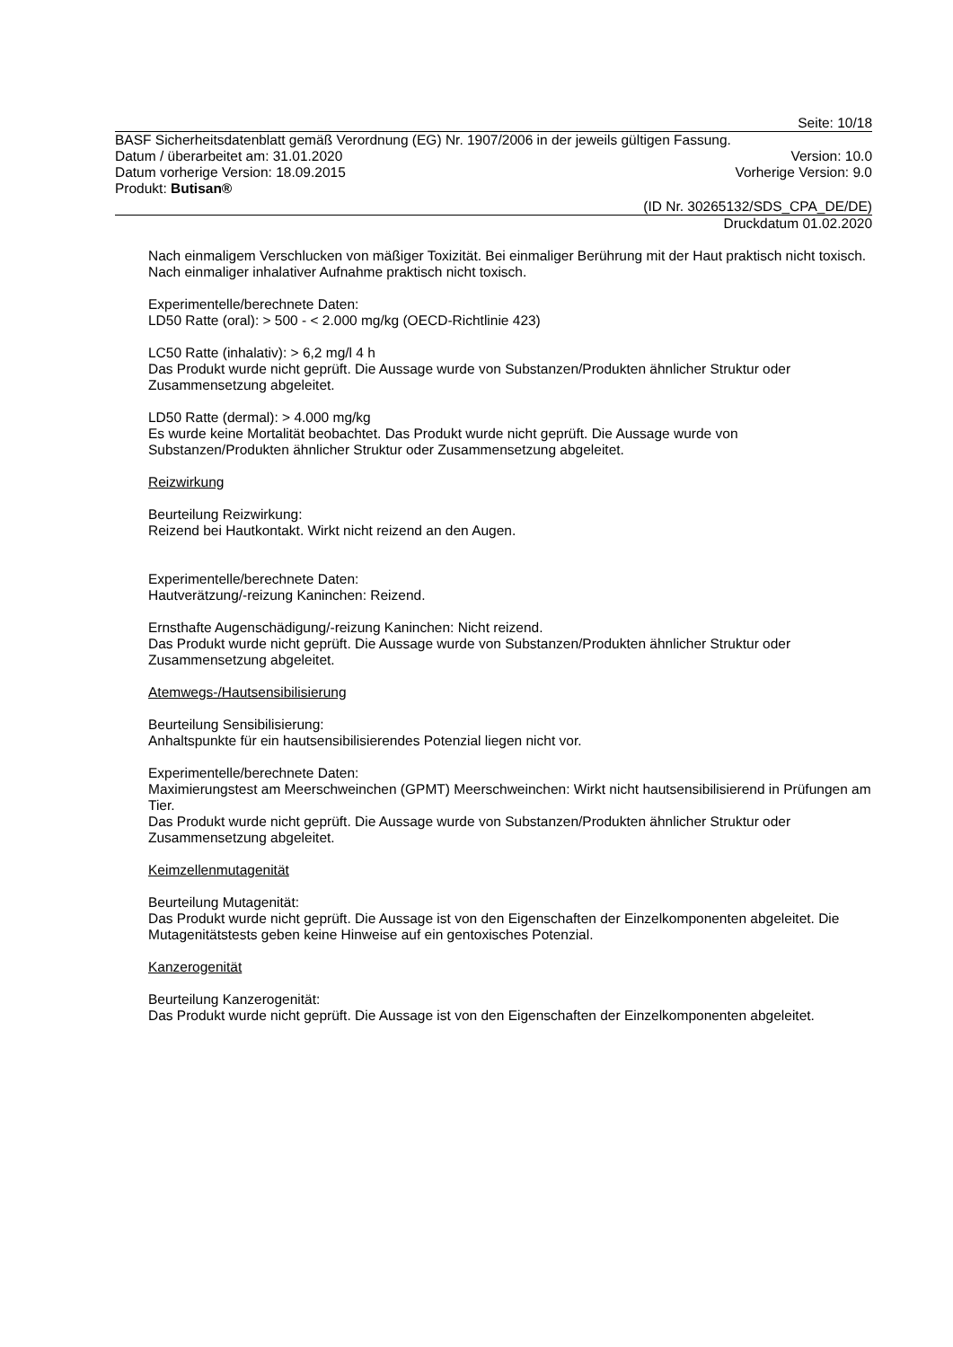Seite: 10/18
BASF Sicherheitsdatenblatt gemäß Verordnung (EG) Nr. 1907/2006 in der jeweils gültigen Fassung.
Datum / überarbeitet am: 31.01.2020 Version: 10.0
Datum vorherige Version: 18.09.2015 Vorherige Version: 9.0
Produkt: Butisan®
(ID Nr. 30265132/SDS_CPA_DE/DE)
Druckdatum 01.02.2020
Nach einmaligem Verschlucken von mäßiger Toxizität. Bei einmaliger Berührung mit der Haut praktisch nicht toxisch. Nach einmaliger inhalativer Aufnahme praktisch nicht toxisch.
Experimentelle/berechnete Daten:
LD50 Ratte (oral): > 500 - < 2.000 mg/kg (OECD-Richtlinie 423)
LC50 Ratte (inhalativ): > 6,2 mg/l 4 h
Das Produkt wurde nicht geprüft. Die Aussage wurde von Substanzen/Produkten ähnlicher Struktur oder Zusammensetzung abgeleitet.
LD50 Ratte (dermal): > 4.000 mg/kg
Es wurde keine Mortalität beobachtet. Das Produkt wurde nicht geprüft. Die Aussage wurde von Substanzen/Produkten ähnlicher Struktur oder Zusammensetzung abgeleitet.
Reizwirkung
Beurteilung Reizwirkung:
Reizend bei Hautkontakt. Wirkt nicht reizend an den Augen.
Experimentelle/berechnete Daten:
Hautverätzung/-reizung Kaninchen: Reizend.
Ernsthafte Augenschädigung/-reizung Kaninchen: Nicht reizend.
Das Produkt wurde nicht geprüft. Die Aussage wurde von Substanzen/Produkten ähnlicher Struktur oder Zusammensetzung abgeleitet.
Atemwegs-/Hautsensibilisierung
Beurteilung Sensibilisierung:
Anhaltspunkte für ein hautsensibilisierendes Potenzial liegen nicht vor.
Experimentelle/berechnete Daten:
Maximierungstest am Meerschweinchen (GPMT) Meerschweinchen: Wirkt nicht hautsensibilisierend in Prüfungen am Tier.
Das Produkt wurde nicht geprüft. Die Aussage wurde von Substanzen/Produkten ähnlicher Struktur oder Zusammensetzung abgeleitet.
Keimzellenmutagenität
Beurteilung Mutagenität:
Das Produkt wurde nicht geprüft. Die Aussage ist von den Eigenschaften der Einzelkomponenten abgeleitet. Die Mutagenitätstests geben keine Hinweise auf ein gentoxisches Potenzial.
Kanzerogenität
Beurteilung Kanzerogenität:
Das Produkt wurde nicht geprüft. Die Aussage ist von den Eigenschaften der Einzelkomponenten abgeleitet.